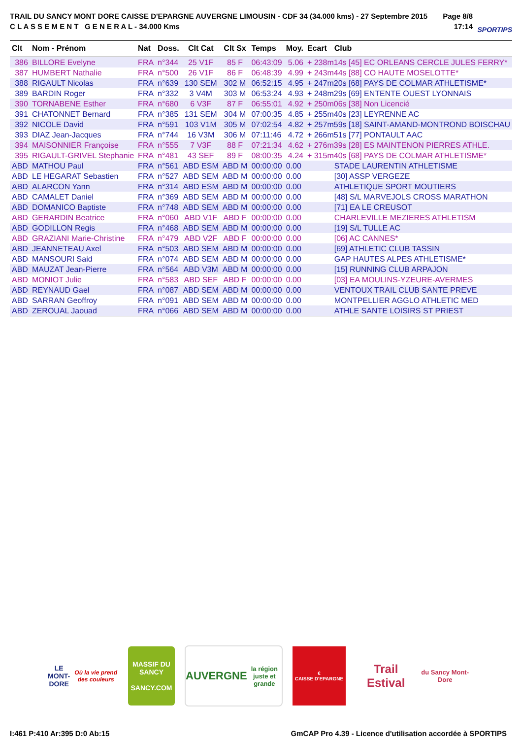TRAIL DU SANCY MONT DORE CAISSE D'EPARGNE AUVERGNE LIMOUSIN - CDF 34 (34.000 kms) - 27 Septembre 2015
C L A S S E M E N T G E N E R A L - 34.000 Kms
Page 8/8
17:14
SPORTIPS
| Clt | Nom - Prénom | Nat | Doss. | Clt Cat | Clt Sx | Temps | Moy. | Ecart | Club |
| --- | --- | --- | --- | --- | --- | --- | --- | --- | --- |
| 386 | BILLORE Evelyne | FRA | n°344 | 25 V1F | 85 F | 06:43:09 | 5.06 | + 238m14s [45] EC ORLEANS CERCLE JULES FERRY* | |
| 387 | HUMBERT Nathalie | FRA | n°500 | 26 V1F | 86 F | 06:48:39 | 4.99 | + 243m44s [88] CO HAUTE MOSELOTTE* | |
| 388 | RIGAULT Nicolas | FRA | n°639 | 130 SEM | 302 M | 06:52:15 | 4.95 | + 247m20s [68] PAYS DE COLMAR ATHLETISME* | |
| 389 | BARDIN Roger | FRA | n°332 | 3 V4M | 303 M | 06:53:24 | 4.93 | + 248m29s [69] ENTENTE OUEST LYONNAIS | |
| 390 | TORNABENE Esther | FRA | n°680 | 6 V3F | 87 F | 06:55:01 | 4.92 | + 250m06s [38] Non Licencié | |
| 391 | CHATONNET Bernard | FRA | n°385 | 131 SEM | 304 M | 07:00:35 | 4.85 | + 255m40s [23] LEYRENNE AC | |
| 392 | NICOLE David | FRA | n°591 | 103 V1M | 305 M | 07:02:54 | 4.82 | + 257m59s [18] SAINT-AMAND-MONTROND BOISCHAU | |
| 393 | DIAZ Jean-Jacques | FRA | n°744 | 16 V3M | 306 M | 07:11:46 | 4.72 | + 266m51s [77] PONTAULT AAC | |
| 394 | MAISONNIER Françoise | FRA | n°555 | 7 V3F | 88 F | 07:21:34 | 4.62 | + 276m39s [28] ES MAINTENON PIERRES ATHLE. | |
| 395 | RIGAULT-GRIVEL Stephanie | FRA | n°481 | 43 SEF | 89 F | 08:00:35 | 4.24 | + 315m40s [68] PAYS DE COLMAR ATHLETISME* | |
| ABD | MATHOU Paul | FRA | n°561 | ABD ESM | ABD M | 00:00:00 | 0.00 | | STADE LAURENTIN ATHLETISME |
| ABD | LE HEGARAT Sebastien | FRA | n°527 | ABD SEM | ABD M | 00:00:00 | 0.00 | | [30] ASSP VERGEZE |
| ABD | ALARCON Yann | FRA | n°314 | ABD ESM | ABD M | 00:00:00 | 0.00 | | ATHLETIQUE SPORT MOUTIERS |
| ABD | CAMALET Daniel | FRA | n°369 | ABD SEM | ABD M | 00:00:00 | 0.00 | | [48] S/L MARVEJOLS CROSS MARATHON |
| ABD | DOMANICO Baptiste | FRA | n°748 | ABD SEM | ABD M | 00:00:00 | 0.00 | | [71] EA LE CREUSOT |
| ABD | GERARDIN Beatrice | FRA | n°060 | ABD V1F | ABD F | 00:00:00 | 0.00 | | CHARLEVILLE MEZIERES ATHLETISM |
| ABD | GODILLON Regis | FRA | n°468 | ABD SEM | ABD M | 00:00:00 | 0.00 | | [19] S/L TULLE AC |
| ABD | GRAZIANI Marie-Christine | FRA | n°479 | ABD V2F | ABD F | 00:00:00 | 0.00 | | [06] AC CANNES* |
| ABD | JEANNETEAU Axel | FRA | n°503 | ABD SEM | ABD M | 00:00:00 | 0.00 | | [69] ATHLETIC CLUB TASSIN |
| ABD | MANSOURI Said | FRA | n°074 | ABD SEM | ABD M | 00:00:00 | 0.00 | | GAP HAUTES ALPES ATHLETISME* |
| ABD | MAUZAT Jean-Pierre | FRA | n°564 | ABD V3M | ABD M | 00:00:00 | 0.00 | | [15] RUNNING CLUB ARPAJON |
| ABD | MONIOT Julie | FRA | n°583 | ABD SEF | ABD F | 00:00:00 | 0.00 | | [03] EA MOULINS-YZEURE-AVERMES |
| ABD | REYNAUD Gael | FRA | n°087 | ABD SEM | ABD M | 00:00:00 | 0.00 | | VENTOUX TRAIL CLUB SANTE PREVE |
| ABD | SARRAN Geoffroy | FRA | n°091 | ABD SEM | ABD M | 00:00:00 | 0.00 | | MONTPELLIER AGGLO ATHLETIC MED |
| ABD | ZEROUAL Jaouad | FRA | n°066 | ABD SEM | ABD M | 00:00:00 | 0.00 | | ATHLE SANTE LOISIRS ST PRIEST |
LE MONT-DORE
Où la vie prend des couleurs
MASSIF DU
SANCY
SANCY.COM
AUVERGNE
la région juste et grande
€
CAISSE D'EPARGNE
Trail Estival
du Sancy Mont-Dore
I:461 P:410 Ar:395 D:0 Ab:15 GmCAP Pro 4.39 - Licence d'utilisation accordée à SPORTIPS